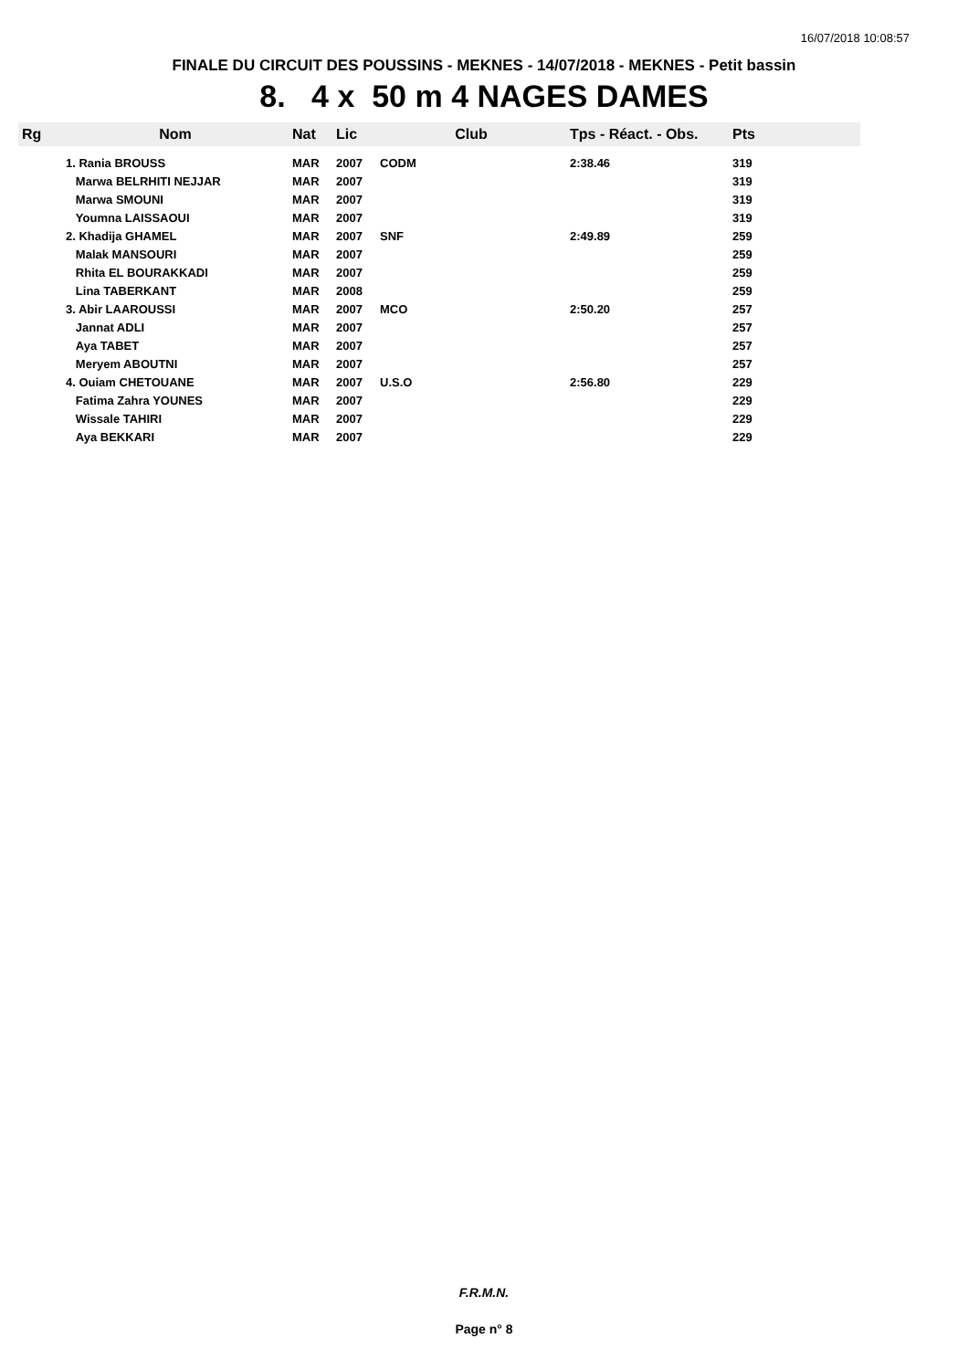16/07/2018 10:08:57
FINALE DU CIRCUIT DES POUSSINS - MEKNES - 14/07/2018 - MEKNES - Petit bassin
8. 4 x 50 m 4 NAGES DAMES
| Rg | Nom | Nat | Lic | Club | Tps - Réact. - Obs. | Pts |
| --- | --- | --- | --- | --- | --- | --- |
| | 1. Rania BROUSS | MAR | 2007 | CODM | 2:38.46 | 319 |
| | Marwa BELRHITI NEJJAR | MAR | 2007 | | | 319 |
| | Marwa SMOUNI | MAR | 2007 | | | 319 |
| | Youmna LAISSAOUI | MAR | 2007 | | | 319 |
| | 2. Khadija GHAMEL | MAR | 2007 | SNF | 2:49.89 | 259 |
| | Malak MANSOURI | MAR | 2007 | | | 259 |
| | Rhita EL BOURAKKADI | MAR | 2007 | | | 259 |
| | Lina TABERKANT | MAR | 2008 | | | 259 |
| | 3. Abir LAAROUSSI | MAR | 2007 | MCO | 2:50.20 | 257 |
| | Jannat ADLI | MAR | 2007 | | | 257 |
| | Aya TABET | MAR | 2007 | | | 257 |
| | Meryem ABOUTNI | MAR | 2007 | | | 257 |
| | 4. Ouiam CHETOUANE | MAR | 2007 | U.S.O | 2:56.80 | 229 |
| | Fatima Zahra YOUNES | MAR | 2007 | | | 229 |
| | Wissale TAHIRI | MAR | 2007 | | | 229 |
| | Aya BEKKARI | MAR | 2007 | | | 229 |
F.R.M.N.
Page n° 8